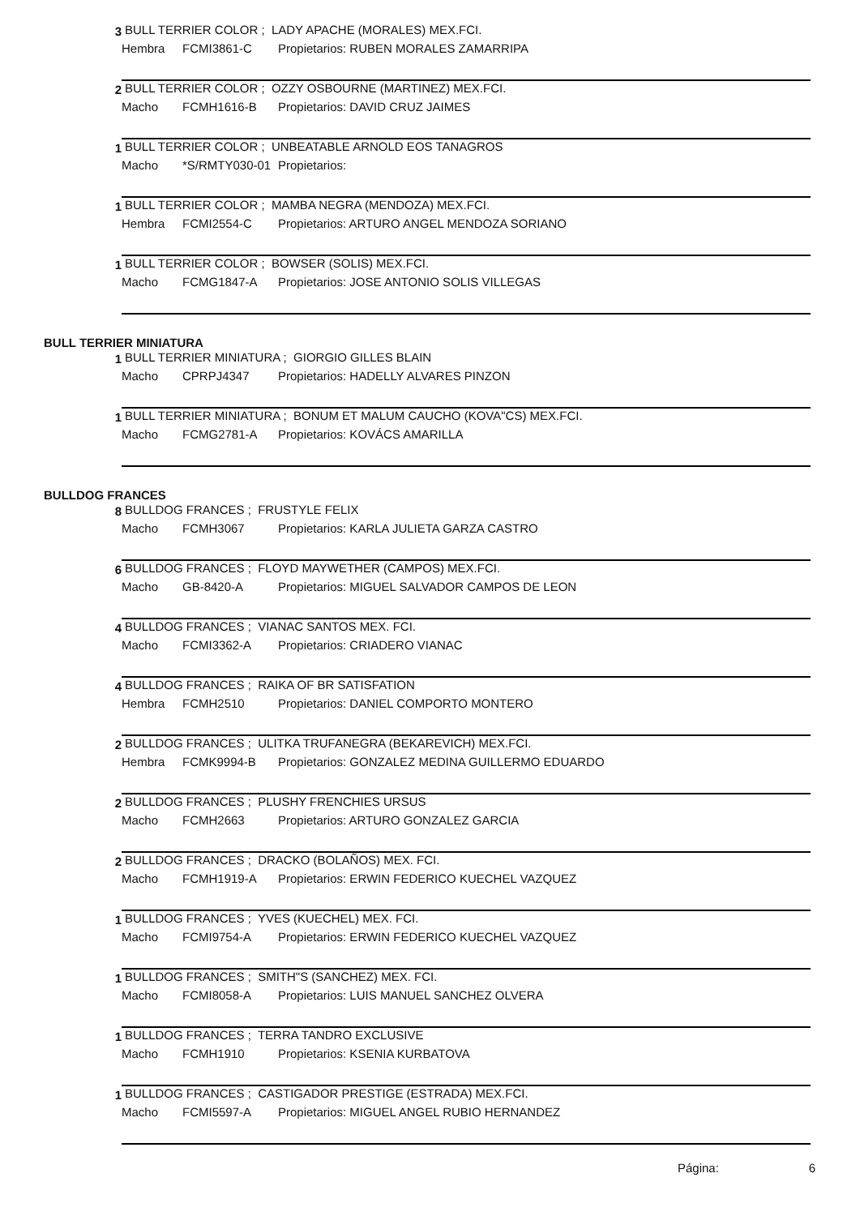3 BULL TERRIER COLOR ; LADY APACHE (MORALES) MEX.FCI.
Hembra FCMI3861-C Propietarios: RUBEN MORALES ZAMARRIPA
2 BULL TERRIER COLOR ; OZZY OSBOURNE (MARTINEZ) MEX.FCI.
Macho FCMH1616-B Propietarios: DAVID CRUZ JAIMES
1 BULL TERRIER COLOR ; UNBEATABLE ARNOLD EOS TANAGROS
Macho *S/RMTY030-01 Propietarios:
1 BULL TERRIER COLOR ; MAMBA NEGRA (MENDOZA) MEX.FCI.
Hembra FCMI2554-C Propietarios: ARTURO ANGEL MENDOZA SORIANO
1 BULL TERRIER COLOR ; BOWSER (SOLIS) MEX.FCI.
Macho FCMG1847-A Propietarios: JOSE ANTONIO SOLIS VILLEGAS
BULL TERRIER MINIATURA
1 BULL TERRIER MINIATURA ; GIORGIO GILLES BLAIN
Macho CPRPJ4347 Propietarios: HADELLY ALVARES PINZON
1 BULL TERRIER MINIATURA ; BONUM ET MALUM CAUCHO (KOVA"CS) MEX.FCI.
Macho FCMG2781-A Propietarios: KOVÁCS AMARILLA
BULLDOG FRANCES
8 BULLDOG FRANCES ; FRUSTYLE FELIX
Macho FCMH3067 Propietarios: KARLA JULIETA GARZA CASTRO
6 BULLDOG FRANCES ; FLOYD MAYWETHER (CAMPOS) MEX.FCI.
Macho GB-8420-A Propietarios: MIGUEL SALVADOR CAMPOS DE LEON
4 BULLDOG FRANCES ; VIANAC SANTOS MEX. FCI.
Macho FCMI3362-A Propietarios: CRIADERO VIANAC
4 BULLDOG FRANCES ; RAIKA OF BR SATISFATION
Hembra FCMH2510 Propietarios: DANIEL COMPORTO MONTERO
2 BULLDOG FRANCES ; ULITKA TRUFANEGRA (BEKAREVICH) MEX.FCI.
Hembra FCMK9994-B Propietarios: GONZALEZ MEDINA GUILLERMO EDUARDO
2 BULLDOG FRANCES ; PLUSHY FRENCHIES URSUS
Macho FCMH2663 Propietarios: ARTURO GONZALEZ GARCIA
2 BULLDOG FRANCES ; DRACKO (BOLAÑOS) MEX. FCI.
Macho FCMH1919-A Propietarios: ERWIN FEDERICO KUECHEL VAZQUEZ
1 BULLDOG FRANCES ; YVES (KUECHEL) MEX. FCI.
Macho FCMI9754-A Propietarios: ERWIN FEDERICO KUECHEL VAZQUEZ
1 BULLDOG FRANCES ; SMITH"S (SANCHEZ) MEX. FCI.
Macho FCMI8058-A Propietarios: LUIS MANUEL SANCHEZ OLVERA
1 BULLDOG FRANCES ; TERRA TANDRO EXCLUSIVE
Macho FCMH1910 Propietarios: KSENIA KURBATOVA
1 BULLDOG FRANCES ; CASTIGADOR PRESTIGE (ESTRADA) MEX.FCI.
Macho FCMI5597-A Propietarios: MIGUEL ANGEL RUBIO HERNANDEZ
Página: 6